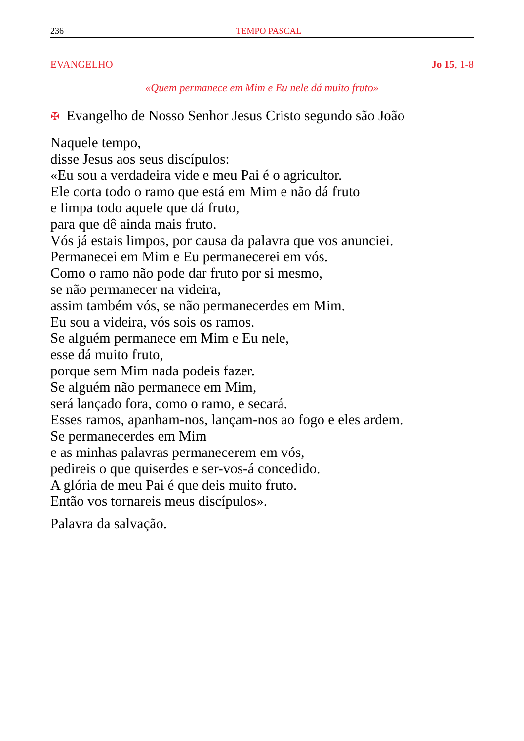236 TEMPO PASCAL
EVANGELHO Jo 15, 1-8
«Quem permanece em Mim e Eu nele dá muito fruto»
✠ Evangelho de Nosso Senhor Jesus Cristo segundo são João
Naquele tempo,
disse Jesus aos seus discípulos:
«Eu sou a verdadeira vide e meu Pai é o agricultor.
Ele corta todo o ramo que está em Mim e não dá fruto
e limpa todo aquele que dá fruto,
para que dê ainda mais fruto.
Vós já estais limpos, por causa da palavra que vos anunciei.
Permanecei em Mim e Eu permanecerei em vós.
Como o ramo não pode dar fruto por si mesmo,
se não permanecer na videira,
assim também vós, se não permanecerdes em Mim.
Eu sou a videira, vós sois os ramos.
Se alguém permanece em Mim e Eu nele,
esse dá muito fruto,
porque sem Mim nada podeis fazer.
Se alguém não permanece em Mim,
será lançado fora, como o ramo, e secará.
Esses ramos, apanham-nos, lançam-nos ao fogo e eles ardem.
Se permanecerdes em Mim
e as minhas palavras permanecerem em vós,
pedireis o que quiserdes e ser-vos-á concedido.
A glória de meu Pai é que deis muito fruto.
Então vos tornareis meus discípulos».
Palavra da salvação.